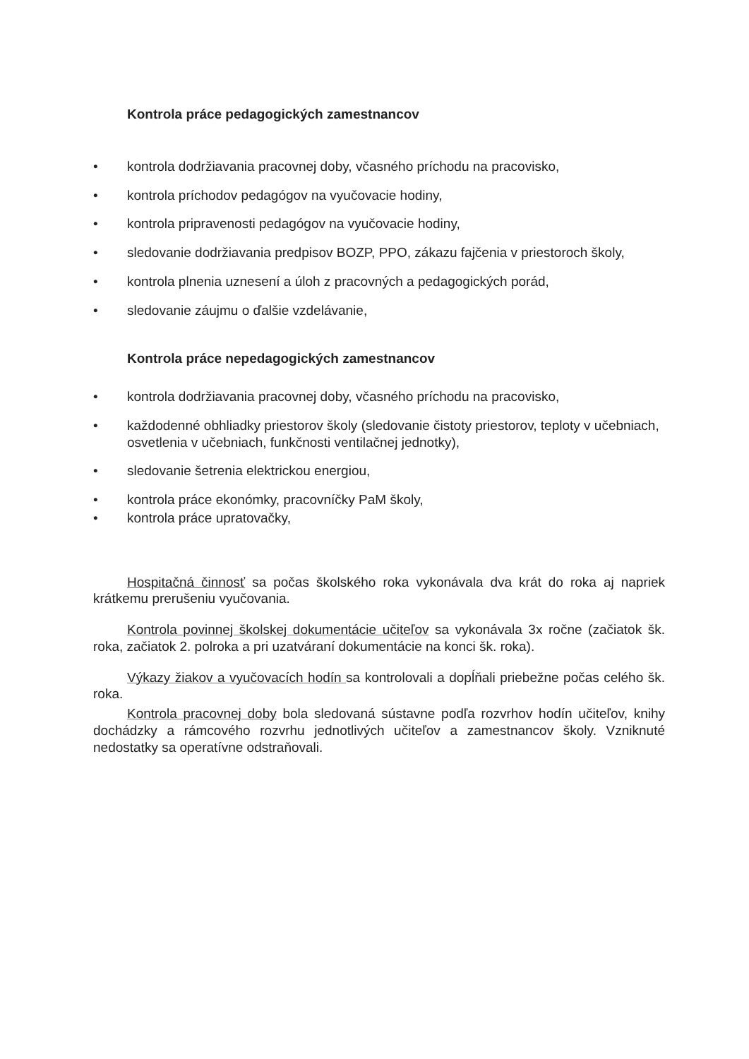Kontrola práce pedagogických zamestnancov
• kontrola dodržiavania pracovnej doby, včasného príchodu na pracovisko,
• kontrola príchodov pedagógov na vyučovacie hodiny,
• kontrola pripravenosti pedagógov na vyučovacie hodiny,
• sledovanie dodržiavania predpisov BOZP, PPO, zákazu fajčenia v priestoroch školy,
• kontrola plnenia uznesení a úloh z pracovných a pedagogických porád,
• sledovanie záujmu o ďalšie vzdelávanie,
Kontrola práce nepedagogických zamestnancov
• kontrola dodržiavania pracovnej doby, včasného príchodu na pracovisko,
• každodenné obhliadky priestorov školy (sledovanie čistoty priestorov, teploty v učebniach, osvetlenia v učebniach, funkčnosti ventilačnej jednotky),
• sledovanie šetrenia elektrickou energiou,
• kontrola práce ekonómky, pracovníčky PaM školy,
• kontrola práce upratovačky,
Hospitačná činnosť sa počas školského roka vykonávala dva krát do roka aj napriek krátkemu prerušeniu vyučovania.
Kontrola povinnej školskej dokumentácie učiteľov sa vykonávala 3x ročne (začiatok šk. roka, začiatok 2. polroka a pri uzatváraní dokumentácie na konci šk. roka).
Výkazy žiakov a vyučovacích hodín sa kontrolovali a dopĺňali priebežne počas celého šk. roka.
Kontrola pracovnej doby bola sledovaná sústavne podľa rozvrhov hodín učiteľov, knihy dochádzky a rámcového rozvrhu jednotlivých učiteľov a zamestnancov školy. Vzniknuté nedostatky sa operatívne odstraňovali.